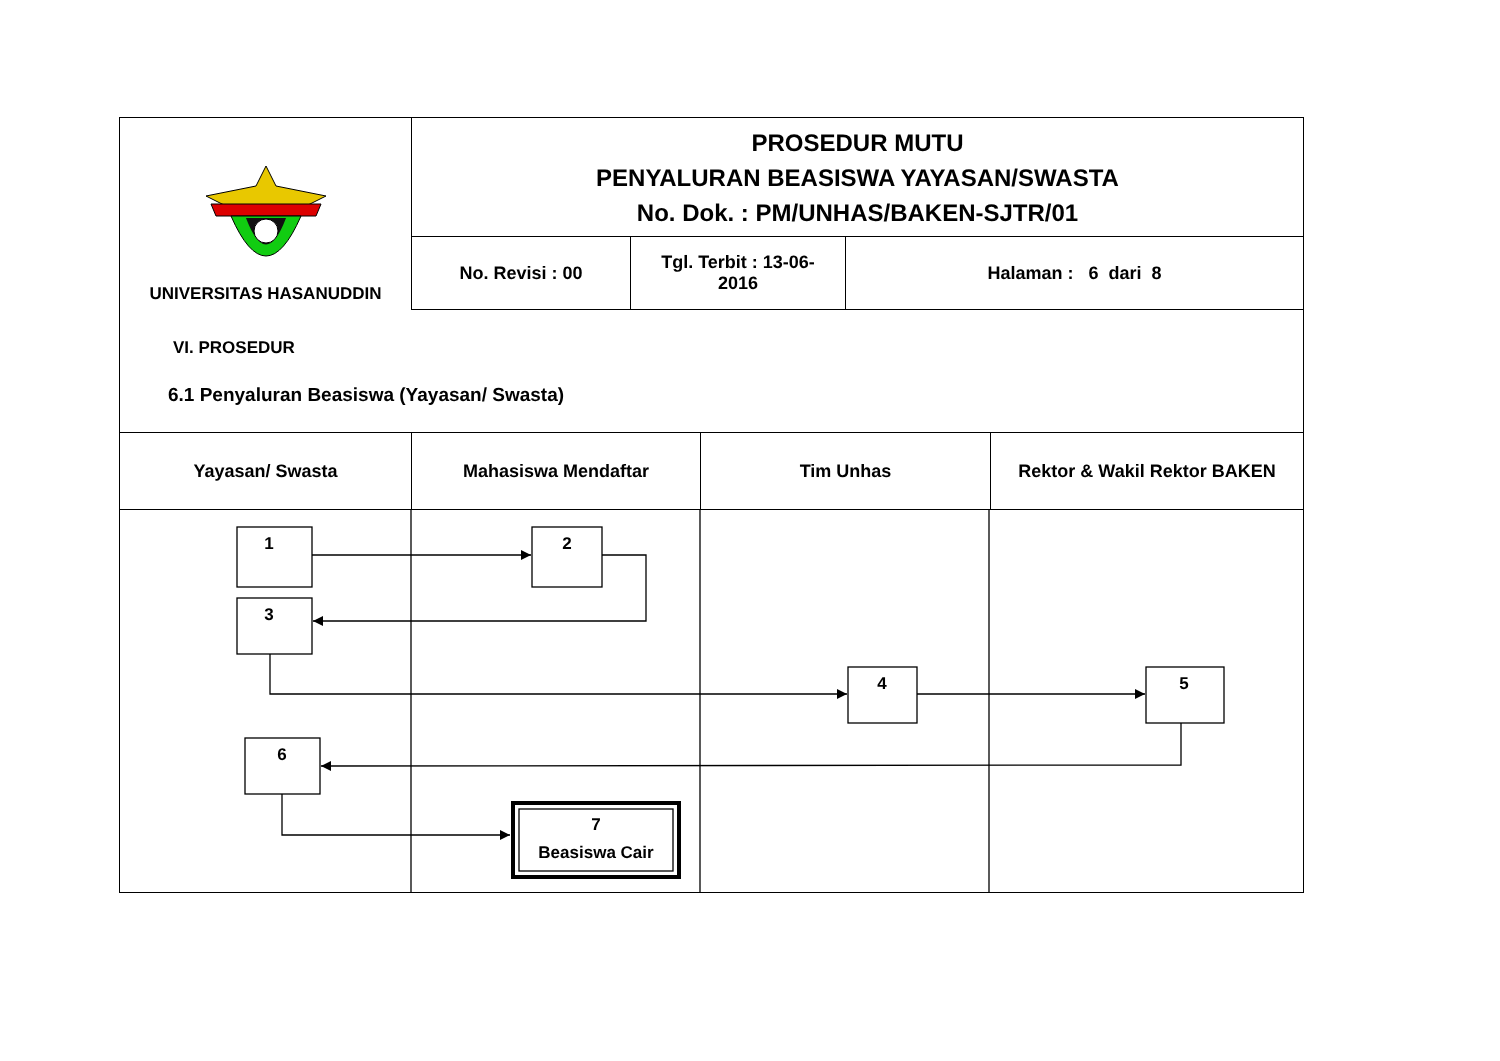| UNIVERSITAS HASANUDDIN | PROSEDUR MUTU PENYALURAN BEASISWA YAYASAN/SWASTA No. Dok. : PM/UNHAS/BAKEN-SJTR/01 | | |
| | No. Revisi : 00 | Tgl. Terbit : 13-06- 2016 | Halaman : 6 dari 8 |
VI. PROSEDUR
6.1 Penyaluran Beasiswa (Yayasan/ Swasta)
| Yayasan/ Swasta | Mahasiswa Mendaftar | Tim Unhas | Rektor & Wakil Rektor BAKEN |
1
2
3
4
5
6
7
Beasiswa Cair